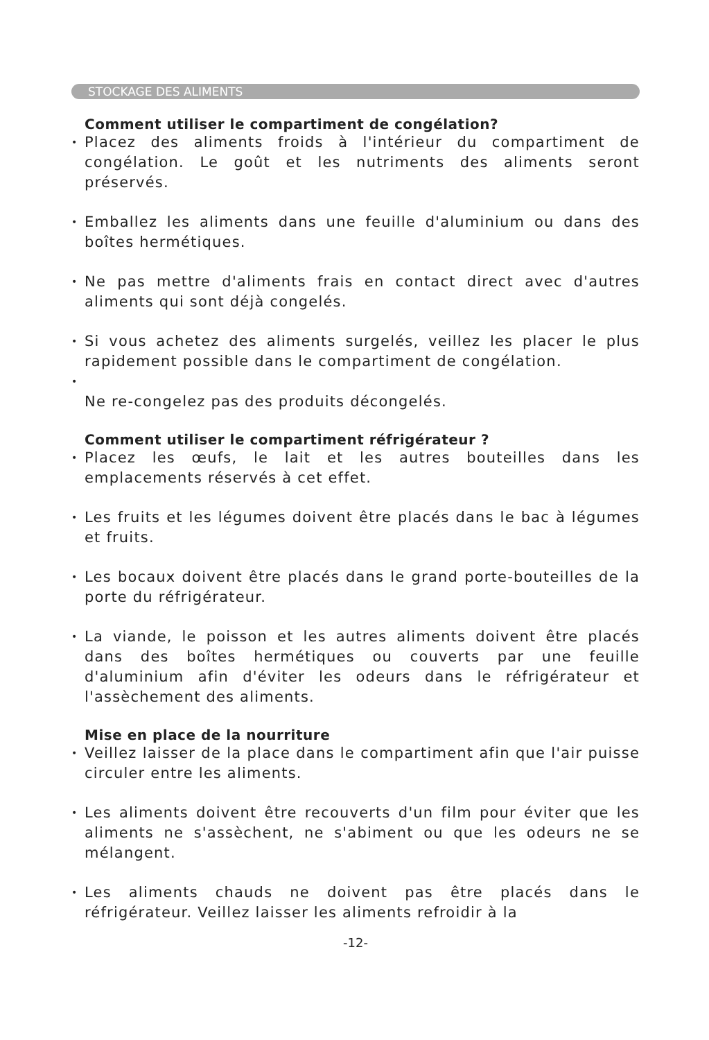STOCKAGE DES ALIMENTS
Comment utiliser le compartiment de congélation?
•
Placez des aliments froids à l'intérieur du compartiment de congélation. Le goût et les nutriments des aliments seront préservés.
•
Emballez les aliments dans une feuille d'aluminium ou dans des boîtes hermétiques.
•
Ne pas mettre d'aliments frais en contact direct avec d'autres aliments qui sont déjà congelés.
•
Si vous achetez des aliments surgelés, veillez les placer le plus rapidement possible dans le compartiment de congélation.
•
Ne re-congelez pas des produits décongelés.
Comment utiliser le compartiment réfrigérateur ?
•
Placez les œufs, le lait et les autres bouteilles dans les emplacements réservés à cet effet.
•
Les fruits et les légumes doivent être placés dans le bac à légumes et fruits.
•
Les bocaux doivent être placés dans le grand porte-bouteilles de la porte du réfrigérateur.
•
La viande, le poisson et les autres aliments doivent être placés dans des boîtes hermétiques ou couverts par une feuille d'aluminium afin d'éviter les odeurs dans le réfrigérateur et l'assèchement des aliments.
Mise en place de la nourriture
•
Veillez laisser de la place dans le compartiment afin que l'air puisse circuler entre les aliments.
•
Les aliments doivent être recouverts d'un film pour éviter que les aliments ne s'assèchent, ne s'abiment ou que les odeurs ne se mélangent.
•
Les aliments chauds ne doivent pas être placés dans le réfrigérateur. Veillez laisser les aliments refroidir à la
-12-